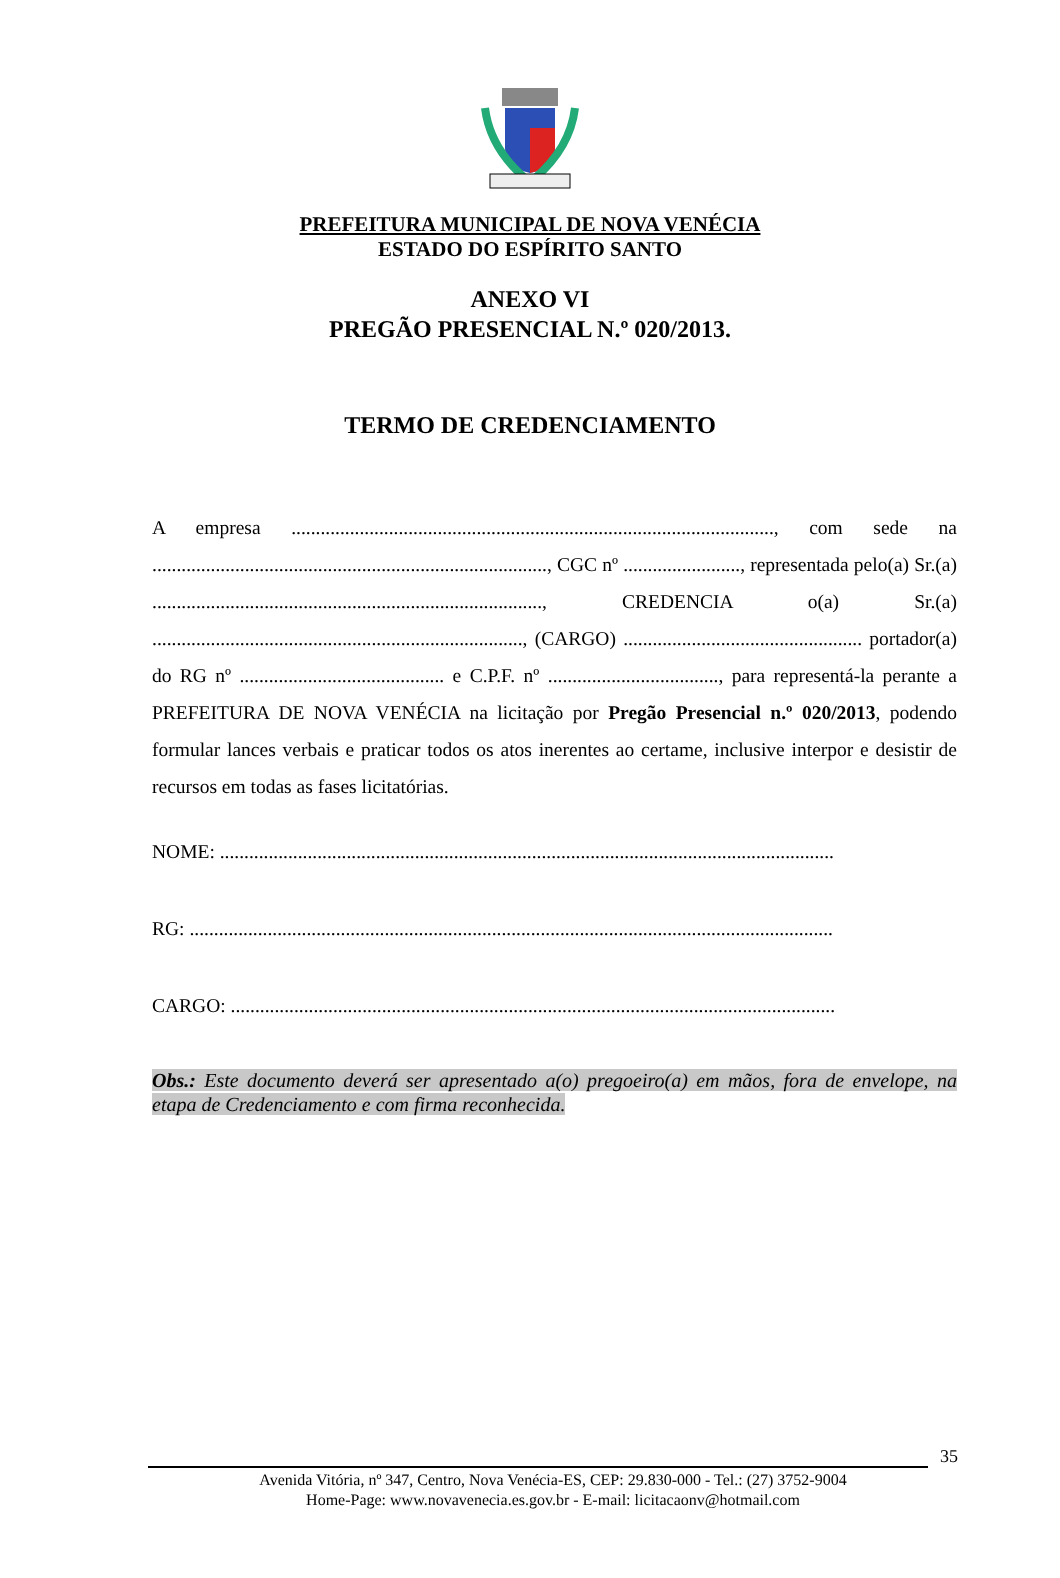PREFEITURA MUNICIPAL DE NOVA VENÉCIA
ESTADO DO ESPÍRITO SANTO
ANEXO VI
PREGÃO PRESENCIAL N.º 020/2013.
TERMO DE CREDENCIAMENTO
A empresa ..................................................................................................., com sede na ................................................................................., CGC nº ........................, representada pelo(a) Sr.(a) ................................................................................, CREDENCIA o(a) Sr.(a) ............................................................................, (CARGO) ................................................. portador(a) do RG nº .......................................... e C.P.F. nº ..................................., para representá-la perante a PREFEITURA DE NOVA VENÉCIA na licitação por Pregão Presencial n.º 020/2013, podendo formular lances verbais e praticar todos os atos inerentes ao certame, inclusive interpor e desistir de recursos em todas as fases licitatórias.
NOME: ..............................................................................................................................
RG: ....................................................................................................................................
CARGO: ............................................................................................................................
Obs.: Este documento deverá ser apresentado a(o) pregoeiro(a) em mãos, fora de envelope, na etapa de Credenciamento e com firma reconhecida.
35
Avenida Vitória, nº 347, Centro, Nova Venécia-ES, CEP: 29.830-000 - Tel.: (27) 3752-9004
Home-Page: www.novavenecia.es.gov.br - E-mail: licitacaonv@hotmail.com